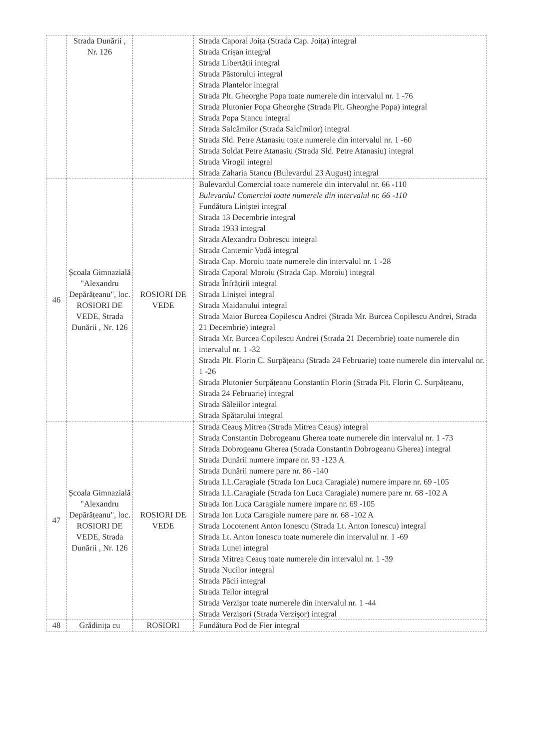| | Strada Dunării , Nr. 126 | | Strada Caporal Joița (Strada Cap. Joița) integral Strada Crișan integral Strada Libertății integral Strada Păstorului integral Strada Plantelor integral Strada Plt. Gheorghe Popa toate numerele din intervalul nr. 1 -76 Strada Plutonier Popa Gheorghe (Strada Plt. Gheorghe Popa) integral Strada Popa Stancu integral Strada Salcâmilor (Strada Salcîmilor) integral Strada Sld. Petre Atanasiu toate numerele din intervalul nr. 1 -60 Strada Soldat Petre Atanasiu (Strada Sld. Petre Atanasiu) integral Strada Virogii integral Strada Zaharia Stancu (Bulevardul 23 August) integral |
| 46 | Școala Gimnazială "Alexandru Depărățeanu", loc. ROSIORI DE VEDE, Strada Dunării , Nr. 126 | ROSIORI DE VEDE | Bulevardul Comercial toate numerele din intervalul nr. 66 -110 Bulevardul Comercial toate numerele din intervalul nr. 66 -110 Fundătura Liniștei integral Strada 13 Decembrie integral Strada 1933 integral Strada Alexandru Dobrescu integral Strada Cantemir Vodă integral Strada Cap. Moroiu toate numerele din intervalul nr. 1 -28 Strada Caporal Moroiu (Strada Cap. Moroiu) integral Strada Înfrățirii integral Strada Liniștei integral Strada Maidanului integral Strada Maior Burcea Copilescu Andrei (Strada Mr. Burcea Copilescu Andrei, Strada 21 Decembrie) integral Strada Mr. Burcea Copilescu Andrei (Strada 21 Decembrie) toate numerele din intervalul nr. 1 -32 Strada Plt. Florin C. Surpățeanu (Strada 24 Februarie) toate numerele din intervalul nr. 1 -26 Strada Plutonier Surpățeanu Constantin Florin (Strada Plt. Florin C. Surpățeanu, Strada 24 Februarie) integral Strada Săleiilor integral Strada Spătarului integral |
| 47 | Școala Gimnazială "Alexandru Depărățeanu", loc. ROSIORI DE VEDE, Strada Dunării , Nr. 126 | ROSIORI DE VEDE | Strada Ceauș Mitrea (Strada Mitrea Ceauș) integral Strada Constantin Dobrogeanu Gherea toate numerele din intervalul nr. 1 -73 Strada Dobrogeanu Gherea (Strada Constantin Dobrogeanu Gherea) integral Strada Dunării numere impare nr. 93 -123 A Strada Dunării numere pare nr. 86 -140 Strada I.L.Caragiale (Strada Ion Luca Caragiale) numere impare nr. 69 -105 Strada I.L.Caragiale (Strada Ion Luca Caragiale) numere pare nr. 68 -102 A Strada Ion Luca Caragiale numere impare nr. 69 -105 Strada Ion Luca Caragiale numere pare nr. 68 -102 A Strada Locotenent Anton Ionescu (Strada Lt. Anton Ionescu) integral Strada Lt. Anton Ionescu toate numerele din intervalul nr. 1 -69 Strada Lunei integral Strada Mitrea Ceauș toate numerele din intervalul nr. 1 -39 Strada Nucilor integral Strada Păcii integral Strada Teilor integral Strada Verzișor toate numerele din intervalul nr. 1 -44 Strada Verzișori (Strada Verzișor) integral |
| 48 | Grădinița cu | ROSIORI | Fundătura Pod de Fier integral |